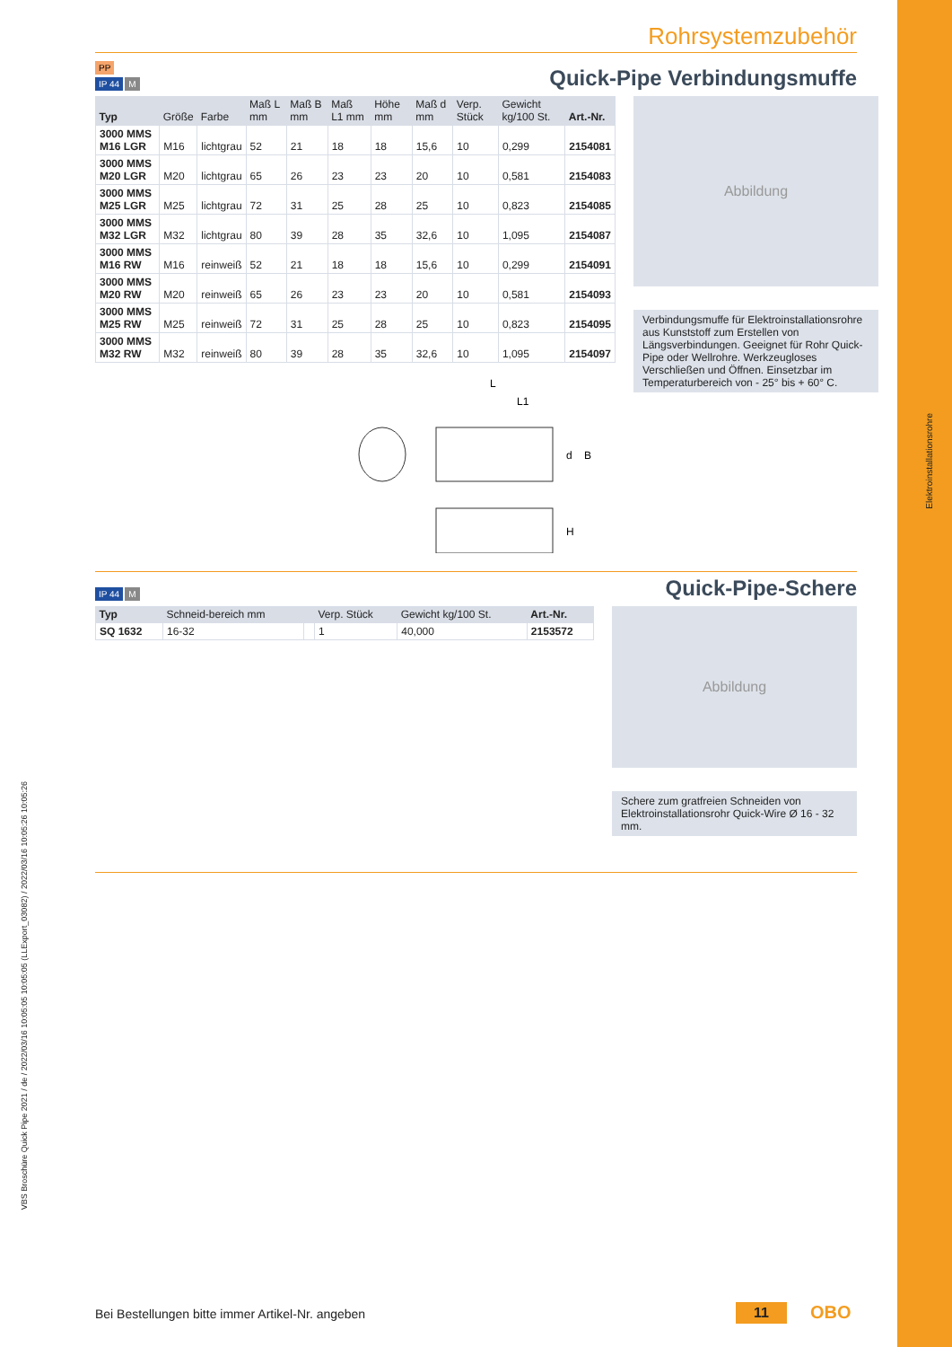Elektroinstallationsrohre
VBS Broschüre Quick Pipe 2021 / de / 2022/03/16 10:05:05 10:05:05 (LLExport_03082) / 2022/03/16 10:05:26 10:05:26
Rohrsystemzubehör
PP
IP 44 M
Quick-Pipe Verbindungsmuffe
| Typ | Größe | Farbe | Maß L mm | Maß B mm | Maß L1 mm | Höhe mm | Maß d mm | Verp. Stück | Gewicht kg/100 St. | Art.-Nr. |
| --- | --- | --- | --- | --- | --- | --- | --- | --- | --- | --- |
| 3000 MMS M16 LGR | M16 | lichtgrau | 52 | 21 | 18 | 18 | 15,6 | 10 | 0,299 | 2154081 |
| 3000 MMS M20 LGR | M20 | lichtgrau | 65 | 26 | 23 | 23 | 20 | 10 | 0,581 | 2154083 |
| 3000 MMS M25 LGR | M25 | lichtgrau | 72 | 31 | 25 | 28 | 25 | 10 | 0,823 | 2154085 |
| 3000 MMS M32 LGR | M32 | lichtgrau | 80 | 39 | 28 | 35 | 32,6 | 10 | 1,095 | 2154087 |
| 3000 MMS M16 RW | M16 | reinweiß | 52 | 21 | 18 | 18 | 15,6 | 10 | 0,299 | 2154091 |
| 3000 MMS M20 RW | M20 | reinweiß | 65 | 26 | 23 | 23 | 20 | 10 | 0,581 | 2154093 |
| 3000 MMS M25 RW | M25 | reinweiß | 72 | 31 | 25 | 28 | 25 | 10 | 0,823 | 2154095 |
| 3000 MMS M32 RW | M32 | reinweiß | 80 | 39 | 28 | 35 | 32,6 | 10 | 1,095 | 2154097 |
L
L1
d
B
H
Abbildung
Verbindungsmuffe für Elektroinstallationsrohre aus Kunststoff zum Erstellen von Längsverbindungen. Geeignet für Rohr Quick-Pipe oder Wellrohre. Werkzeugloses Verschließen und Öffnen. Einsetzbar im Temperaturbereich von - 25° bis + 60° C.
IP 44 M
Quick-Pipe-Schere
| Typ | Schneid-bereich mm | | Verp. Stück | Gewicht kg/100 St. | Art.-Nr. |
| --- | --- | --- | --- | --- | --- |
| SQ 1632 | 16-32 | | 1 | 40,000 | 2153572 |
Abbildung
Schere zum gratfreien Schneiden von Elektroinstallationsrohr Quick-Wire Ø 16 - 32 mm.
Bei Bestellungen bitte immer Artikel-Nr. angeben
11 OBO